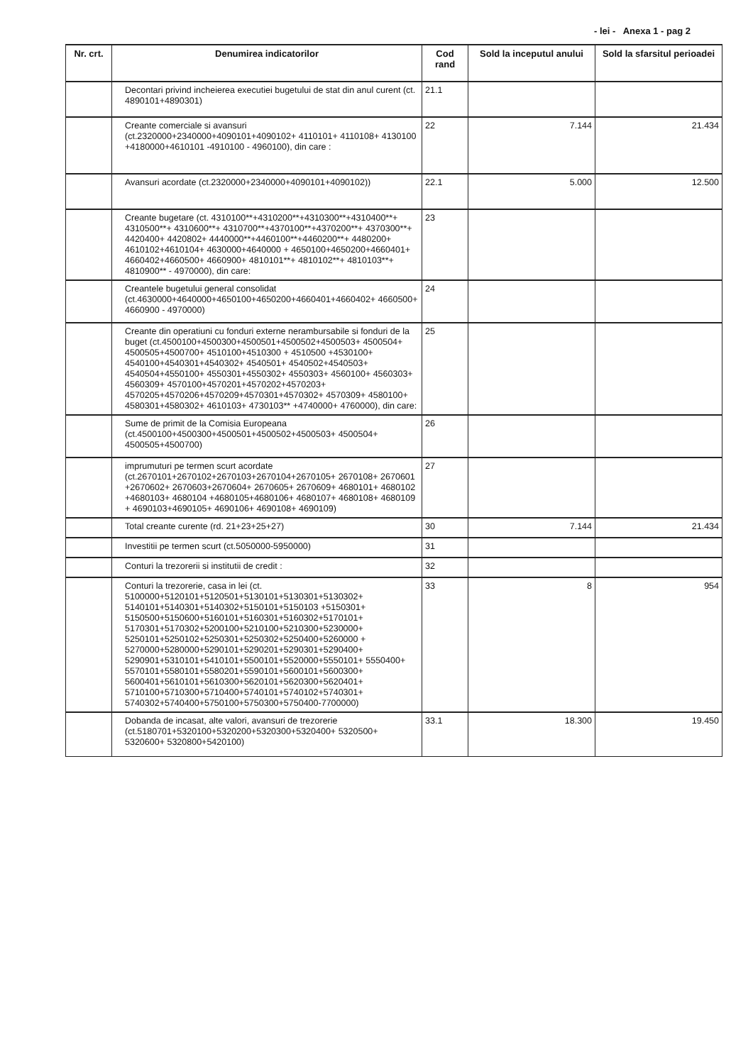- lei - Anexa 1 - pag 2
| Nr. crt. | Denumirea indicatorilor | Cod rand | Sold la inceputul anului | Sold la sfarsitul perioadei |
| --- | --- | --- | --- | --- |
| | Decontari privind incheierea executiei bugetului de stat din anul curent (ct. 4890101+4890301) | 21.1 | | |
| | Creante comerciale si avansuri (ct.2320000+2340000+4090101+4090102+ 4110101+ 4110108+ 4130100 +4180000+4610101 -4910100 - 4960100), din care : | 22 | 7.144 | 21.434 |
| | Avansuri acordate (ct.2320000+2340000+4090101+4090102)) | 22.1 | 5.000 | 12.500 |
| | Creante bugetare (ct. 4310100**+4310200**+4310300**+4310400**+ 4310500**+ 4310600**+ 4310700**+4370100**+4370200**+ 4370300**+ 4420400+ 4420802+ 4440000**+4460100**+4460200**+ 4480200+ 4610102+4610104+ 4630000+4640000 + 4650100+4650200+4660401+ 4660402+4660500+ 4660900+ 4810101**+ 4810102**+ 4810103**+ 4810900** - 4970000), din care: | 23 | | |
| | Creantele bugetului general consolidat (ct.4630000+4640000+4650100+4650200+4660401+4660402+ 4660500+ 4660900 - 4970000) | 24 | | |
| | Creante din operatiuni cu fonduri externe nerambursabile si fonduri de la buget (ct.4500100+4500300+4500501+4500502+4500503+ 4500504+ 4500505+4500700+ 4510100+4510300 + 4510500 +4530100+ 4540100+4540301+4540302+ 4540501+ 4540502+4540503+ 4540504+4550100+ 4550301+4550302+ 4550303+ 4560100+ 4560303+ 4560309+ 4570100+4570201+4570202+4570203+ 4570205+4570206+4570209+4570301+4570302+ 4570309+ 4580100+ 4580301+4580302+ 4610103+ 4730103** +4740000+ 4760000), din care: | 25 | | |
| | Sume de primit de la Comisia Europeana (ct.4500100+4500300+4500501+4500502+4500503+ 4500504+ 4500505+4500700) | 26 | | |
| | imprumuturi pe termen scurt acordate (ct.2670101+2670102+2670103+2670104+2670105+ 2670108+ 2670601 +2670602+ 2670603+2670604+ 2670605+ 2670609+ 4680101+ 4680102 +4680103+ 4680104 +4680105+4680106+ 4680107+ 4680108+ 4680109 + 4690103+4690105+ 4690106+ 4690108+ 4690109) | 27 | | |
| | Total creante curente (rd. 21+23+25+27) | 30 | 7.144 | 21.434 |
| | Investitii pe termen scurt (ct.5050000-5950000) | 31 | | |
| | Conturi la trezorerii si institutii de credit : | 32 | | |
| | Conturi la trezorerie, casa in lei (ct. 5100000+5120101+5120501+5130101+5130301+5130302+ 5140101+5140301+5140302+5150101+5150103 +5150301+ 5150500+5150600+5160101+5160301+5160302+5170101+ 5170301+5170302+5200100+5210100+5210300+5230000+ 5250101+5250102+5250301+5250302+5250400+5260000 + 5270000+5280000+5290101+5290201+5290301+5290400+ 5290901+5310101+5410101+5500101+5520000+5550101+ 5550400+ 5570101+5580101+5580201+5590101+5600101+5600300+ 5600401+5610101+5610300+5620101+5620300+5620401+ 5710100+5710300+5710400+5740101+5740102+5740301+ 5740302+5740400+5750100+5750300+5750400-7700000) | 33 | 8 | 954 |
| | Dobanda de incasat, alte valori, avansuri de trezorerie (ct.5180701+5320100+5320200+5320300+5320400+ 5320500+ 5320600+ 5320800+5420100) | 33.1 | 18.300 | 19.450 |